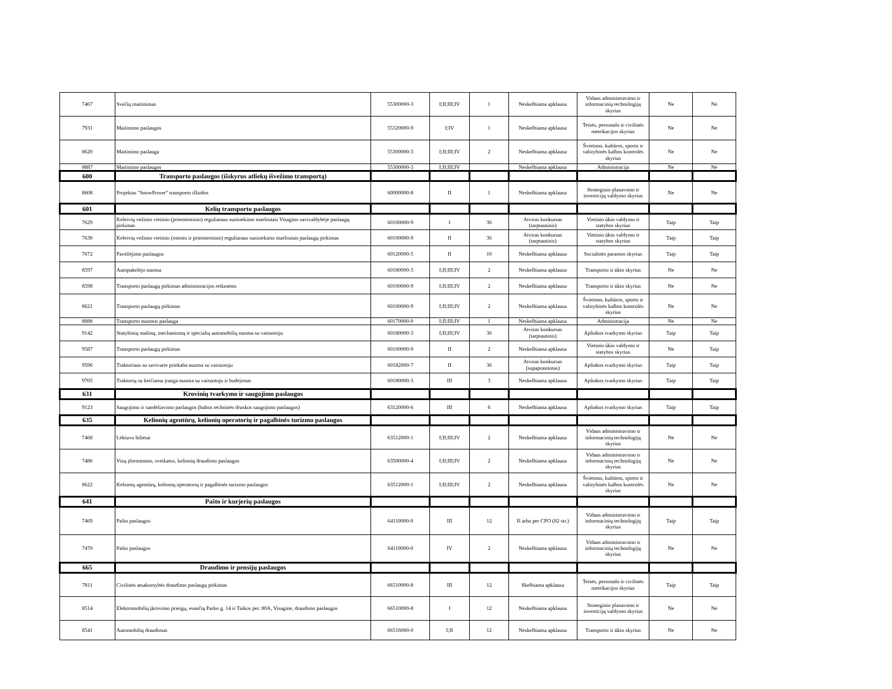| 7467 | Svečių maitinimas | 55300000-3 | I;II;III;IV | 1 | Neskelbiama apklausa | Vidaus administravimo ir informacinių technologijų skyrius | Ne | Ne |
| 7931 | Maitinimo paslaugos | 55320000-9 | I;IV | 1 | Neskelbiama apklausa | Teisės, personalo ir civilinės metrikacijos skyrius | Ne | Ne |
| 8620 | Maitinimo paslauga | 55300000-3 | I;II;III;IV | 2 | Neskelbiama apklausa | Švietimo, kultūros, sporto ir valstybinės kalbos kontrolės skyrius | Ne | Ne |
| 8887 | Maitinimo paslaugos | 55300000-3 | I;II;III;IV | | Neskelbiama apklausa | Administracija | Ne | Ne |
| 600 | Transporto paslaugos (išskyrus atliekų išvežimo transportą) | | | | | | | |
| 8608 | Projektas "SnowPower" transporto išlaidos | 60000000-8 | II | 1 | Neskelbiama apklausa | Strateginio planavimo ir investicijų valdymo skyrius | Ne | Ne |
| 601 | Kelių transporto paslaugos | | | | | | | |
| 7629 | Keleivių vežimo vietinio (priemiestinio) reguliaraus susisiekimo maršrutais Visagino savivaldybėje paslaugų pirkimas | 60100000-9 | I | 36 | Atviras konkursas (tarptautinis) | Vietinio ūkio valdymo ir statybos skyrius | Taip | Taip |
| 7630 | Keleivių vežimo vietinio (miesto ir priemiestinio) reguliaraus susisiekimo maršrutais paslaugų pirkimas | 60100000-9 | II | 36 | Atviras konkursas (tarptautinis) | Vietinio ūkio valdymo ir statybos skyrius | Taip | Taip |
| 7672 | Pavėžėjimo paslaugos | 60120000-5 | II | 10 | Neskelbiama apklausa | Socialinės paramos skyrius | Taip | Taip |
| 8597 | Autopakelėjo nuoma | 60180000-3 | I;II;III;IV | 2 | Neskelbiama apklausa | Transporto ir ūkio skyrius | Ne | Ne |
| 8598 | Transporto paslaugų pirkimas administracijos reikmėms | 60100000-9 | I;II;III;IV | 2 | Neskelbiama apklausa | Transporto ir ūkio skyrius | Ne | Ne |
| 8621 | Transporto paslaugų pirkimas | 60100000-9 | I;II;III;IV | 2 | Neskelbiama apklausa | Švietimo, kultūros, sporto ir valstybinės kalbos kontrolės skyrius | Ne | Ne |
| 8888 | Transporto nuomos paslauga | 60170000-0 | I;II;III;IV | 1 | Neskelbiama apklausa | Administracija | Ne | Ne |
| 9142 | Statybinių mašinų, mechanizmų ir specialių automobilių nuoma su vairuotoju | 60180000-3 | I;II;III;IV | 36 | Atviras konkursas (tarptautinis) | Aplinkos tvarkymo skyrius | Taip | Taip |
| 9587 | Transporto paslaugų pirkimas | 60100000-9 | II | 2 | Neskelbiama apklausa | Vietinio ūkio valdymo ir statybos skyrius | Ne | Taip |
| 9596 | Traktoriaus su savivarte priekaba nuoma su vairuotoju | 60182000-7 | II | 36 | Atviras konkursas (supaprastintas) | Aplinkos tvarkymo skyrius | Taip | Taip |
| 9705 | Traktorių su keičiama įranga nuoma su vairuotoju ir budėjimas | 60180000-3 | III | 3 | Neskelbiama apklausa | Aplinkos tvarkymo skyrius | Taip | Taip |
| 631 | Krovinių tvarkymo ir saugojimo paslaugos | | | | | | | |
| 9123 | Saugojimo ir sandėliavimo paslaugos (baltos techninės druskos saugojimo paslaugos) | 63120000-6 | III | 6 | Neskelbiama apklausa | Aplinkos tvarkymo skyrius | Taip | Taip |
| 635 | Kelionių agentūrų, kelionių operatorių ir pagalbinės turizmo paslaugos | | | | | | | |
| 7468 | Lėktuvo bilietai | 63512000-1 | I;II;III;IV | 2 | Neskelbiama apklausa | Vidaus administravimo ir informacinių technologijų skyrius | Ne | Ne |
| 7486 | Vizų įforminimo, sveikatos, kelionių draudimo paslaugos | 63500000-4 | I;II;III;IV | 2 | Neskelbiama apklausa | Vidaus administravimo ir informacinių technologijų skyrius | Ne | Ne |
| 8622 | Kelionių agentūrų, kelionių operatorių ir pagalbinės turizmo paslaugos | 63512000-1 | I;II;III;IV | 2 | Neskelbiama apklausa | Švietimo, kultūros, sporto ir valstybinės kalbos kontrolės skyrius | Ne | Ne |
| 641 | Pašto ir kurjerių paslaugos | | | | | | | |
| 7469 | Pašto paslaugos | 64110000-0 | III | 12 | Iš arba per CPO (82 str.) | Vidaus administravimo ir informacinių technologijų skyrius | Taip | Taip |
| 7470 | Pašto paslaugos | 64110000-0 | IV | 2 | Neskelbiama apklausa | Vidaus administravimo ir informacinių technologijų skyrius | Ne | Ne |
| 665 | Draudimo ir pensijų paslaugos | | | | | | | |
| 7811 | Civilinės atsakomybės draudimo paslaugų pirkimas | 66510000-8 | III | 12 | Skelbiama apklausa | Teisės, personalo ir civilinės metrikacijos skyrius | Taip | Taip |
| 8514 | Elektromobilių įkrovimo prieigų, esančių Parko g. 14 ir Taikos per. 80A, Visagine, draudimo paslaugos | 66510000-8 | I | 12 | Neskelbiama apklausa | Strateginio planavimo ir investicijų valdymo skyrius | Ne | Ne |
| 8541 | Automobilių draudimas | 66516000-0 | I;II | 12 | Neskelbiama apklausa | Transporto ir ūkio skyrius | Ne | Ne |